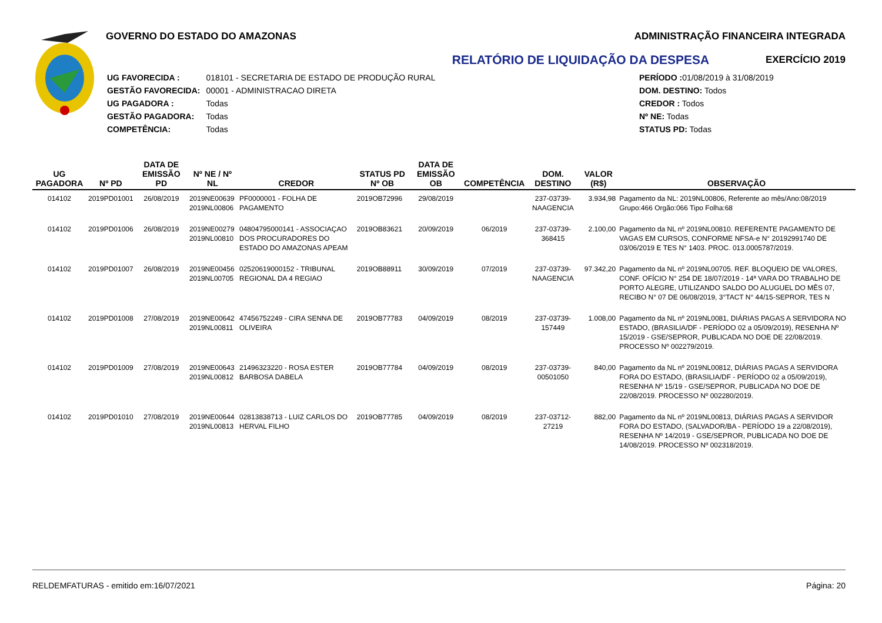GOVERNO DO ESTADO DO AMAZONAS
RELATÓRIO DE LIQUIDAÇÃO DA DESPESA
| UG FAVORECIDA : | 018101 - SECRETARIA DE ESTADO DE PRODUÇÃO RURAL |
| GESTÃO FAVORECIDA: | 00001 - ADMINISTRACAO DIRETA |
| UG PAGADORA : | Todas |
| GESTÃO PAGADORA: | Todas |
| COMPETÊNCIA: | Todas |
| PERÍODO : 01/08/2019 à 31/08/2019 |
| DOM. DESTINO: Todos |
| CREDOR : Todos |
| Nº NE: Todas |
| STATUS PD: Todas |
ADMINISTRAÇÃO FINANCEIRA INTEGRADA
EXERCÍCIO 2019
| UG PAGADORA | Nº PD | DATA DE EMISSÃO PD | Nº NE / Nº NL | CREDOR | STATUS PD Nº OB | DATA DE EMISSÃO OB | COMPETÊNCIA | DOM. DESTINO | VALOR (R$) | OBSERVAÇÃO |
| --- | --- | --- | --- | --- | --- | --- | --- | --- | --- | --- |
| 014102 | 2019PD01001 | 26/08/2019 | 2019NE00639 2019NL00806 | PF0000001 - FOLHA DE PAGAMENTO | 2019OB72996 | 29/08/2019 | | 237-03739-NAAGENCIA | 3.934,98 | Pagamento da NL: 2019NL00806, Referente ao mês/Ano:08/2019 Grupo:466 Orgão:066 Tipo Folha:68 |
| 014102 | 2019PD01006 | 26/08/2019 | 2019NE00279 2019NL00810 | 04804795000141 - ASSOCIAÇAO DOS PROCURADORES DO ESTADO DO AMAZONAS APEAM | 2019OB83621 | 20/09/2019 | 06/2019 | 237-03739-368415 | 2.100,00 | Pagamento da NL nº 2019NL00810. REFERENTE PAGAMENTO DE VAGAS EM CURSOS, CONFORME NFSA-e N° 20192991740 DE 03/06/2019 E TES N° 1403. PROC. 013.0005787/2019. |
| 014102 | 2019PD01007 | 26/08/2019 | 2019NE00456 2019NL00705 | 02520619000152 - TRIBUNAL REGIONAL DA 4 REGIAO | 2019OB88911 | 30/09/2019 | 07/2019 | 237-03739-NAAGENCIA | 97.342,20 | Pagamento da NL nº 2019NL00705. REF. BLOQUEIO DE VALORES, CONF. OFÍCIO N° 254 DE 18/07/2019 - 14ª VARA DO TRABALHO DE PORTO ALEGRE, UTILIZANDO SALDO DO ALUGUEL DO MÊS 07, RECIBO N° 07 DE 06/08/2019, 3°TACT N° 44/15-SEPROR, TES N |
| 014102 | 2019PD01008 | 27/08/2019 | 2019NE00642 2019NL00811 | 47456752249 - CIRA SENNA DE OLIVEIRA | 2019OB77783 | 04/09/2019 | 08/2019 | 237-03739-157449 | 1.008,00 | Pagamento da NL nº 2019NL0081, DIÁRIAS PAGAS A SERVIDORA NO ESTADO, (BRASILIA/DF - PERÍODO 02 a 05/09/2019), RESENHA Nº 15/2019 - GSE/SEPROR, PUBLICADA NO DOE DE 22/08/2019. PROCESSO Nº 002279/2019. |
| 014102 | 2019PD01009 | 27/08/2019 | 2019NE00643 2019NL00812 | 21496323220 - ROSA ESTER BARBOSA DABELA | 2019OB77784 | 04/09/2019 | 08/2019 | 237-03739-00501050 | 840,00 | Pagamento da NL nº 2019NL00812, DIÁRIAS PAGAS A SERVIDORA FORA DO ESTADO, (BRASILIA/DF - PERÍODO 02 a 05/09/2019), RESENHA Nº 15/19 - GSE/SEPROR, PUBLICADA NO DOE DE 22/08/2019. PROCESSO Nº 002280/2019. |
| 014102 | 2019PD01010 | 27/08/2019 | 2019NE00644 2019NL00813 | 02813838713 - LUIZ CARLOS DO HERVAL FILHO | 2019OB77785 | 04/09/2019 | 08/2019 | 237-03712-27219 | 882,00 | Pagamento da NL nº 2019NL00813, DIÁRIAS PAGAS A SERVIDOR FORA DO ESTADO, (SALVADOR/BA - PERÍODO 19 a 22/08/2019), RESENHA Nº 14/2019 - GSE/SEPROR, PUBLICADA NO DOE DE 14/08/2019. PROCESSO Nº 002318/2019. |
RELDEMFATURAS - emitido em:16/07/2021 Página: 20